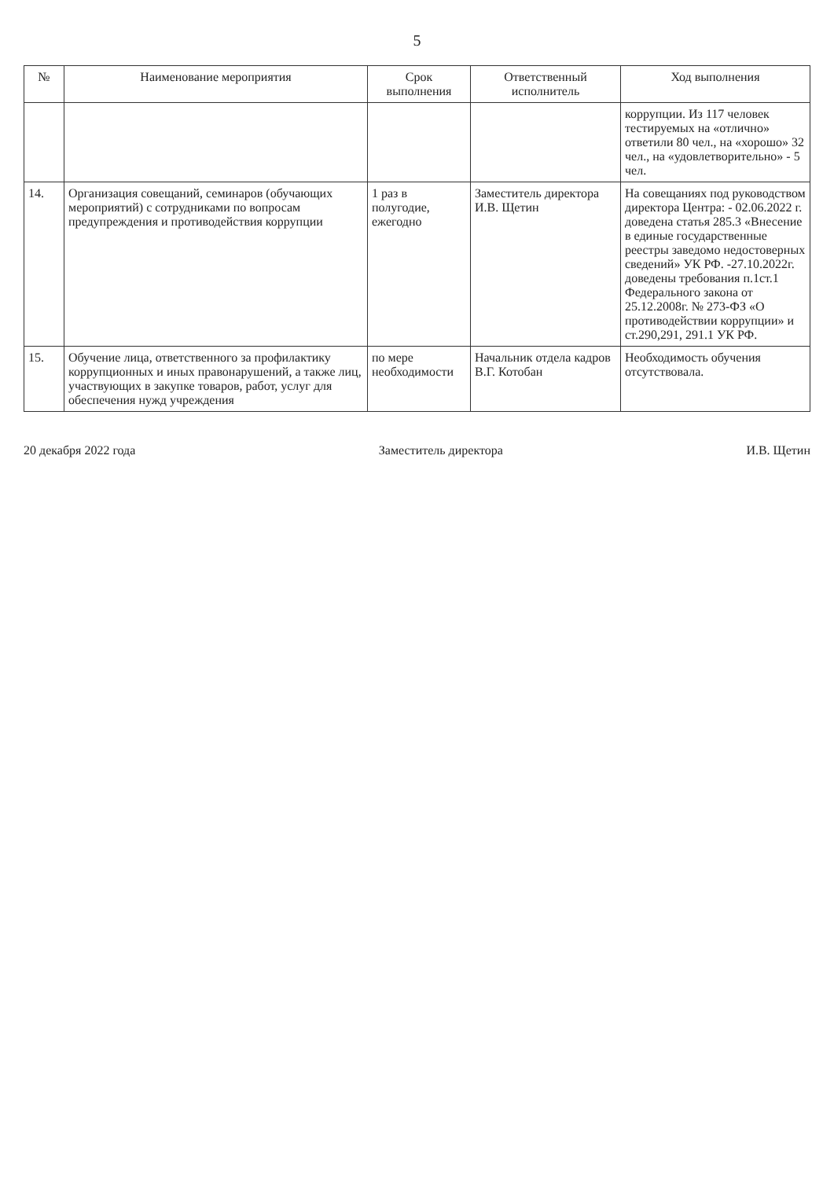5
| № | Наименование мероприятия | Срок выполнения | Ответственный исполнитель | Ход выполнения |
| --- | --- | --- | --- | --- |
| | | | | коррупции. Из 117 человек тестируемых на «отлично» ответили 80 чел., на «хорошо» 32 чел., на «удовлетворительно» - 5 чел. |
| 14. | Организация совещаний, семинаров (обучающих мероприятий) с сотрудниками по вопросам предупреждения и противодействия коррупции | 1 раз в полугодие, ежегодно | Заместитель директора И.В. Щетин | На совещаниях под руководством директора Центра: - 02.06.2022 г. доведена статья 285.3 «Внесение в единые государственные реестры заведомо недостоверных сведений» УК РФ. -27.10.2022г. доведены требования п.1ст.1 Федерального закона от 25.12.2008г. № 273-ФЗ «О противодействии коррупции» и ст.290,291, 291.1 УК РФ. |
| 15. | Обучение лица, ответственного за профилактику коррупционных и иных правонарушений, а также лиц, участвующих в закупке товаров, работ, услуг для обеспечения нужд учреждения | по мере необходимости | Начальник отдела кадров В.Г. Котобан | Необходимость обучения отсутствовала. |
20 декабря 2022 года Заместитель директора И.В. Щетин